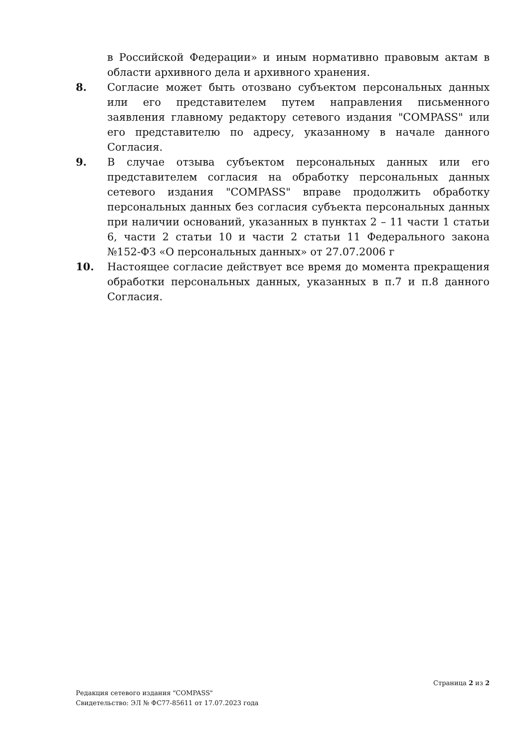в Российской Федерации» и иным нормативно правовым актам в области архивного дела и архивного хранения.
8. Согласие может быть отозвано субъектом персональных данных или его представителем путем направления письменного заявления главному редактору сетевого издания "COMPASS" или его представителю по адресу, указанному в начале данного Согласия.
9. В случае отзыва субъектом персональных данных или его представителем согласия на обработку персональных данных сетевого издания "COMPASS" вправе продолжить обработку персональных данных без согласия субъекта персональных данных при наличии оснований, указанных в пунктах 2 – 11 части 1 статьи 6, части 2 статьи 10 и части 2 статьи 11 Федерального закона №152-ФЗ «О персональных данных» от 27.07.2006 г
10. Настоящее согласие действует все время до момента прекращения обработки персональных данных, указанных в п.7 и п.8 данного Согласия.
Страница 2 из 2
Редакция сетевого издания "COMPASS"
Свидетельство: ЭЛ № ФС77-85611 от 17.07.2023 года